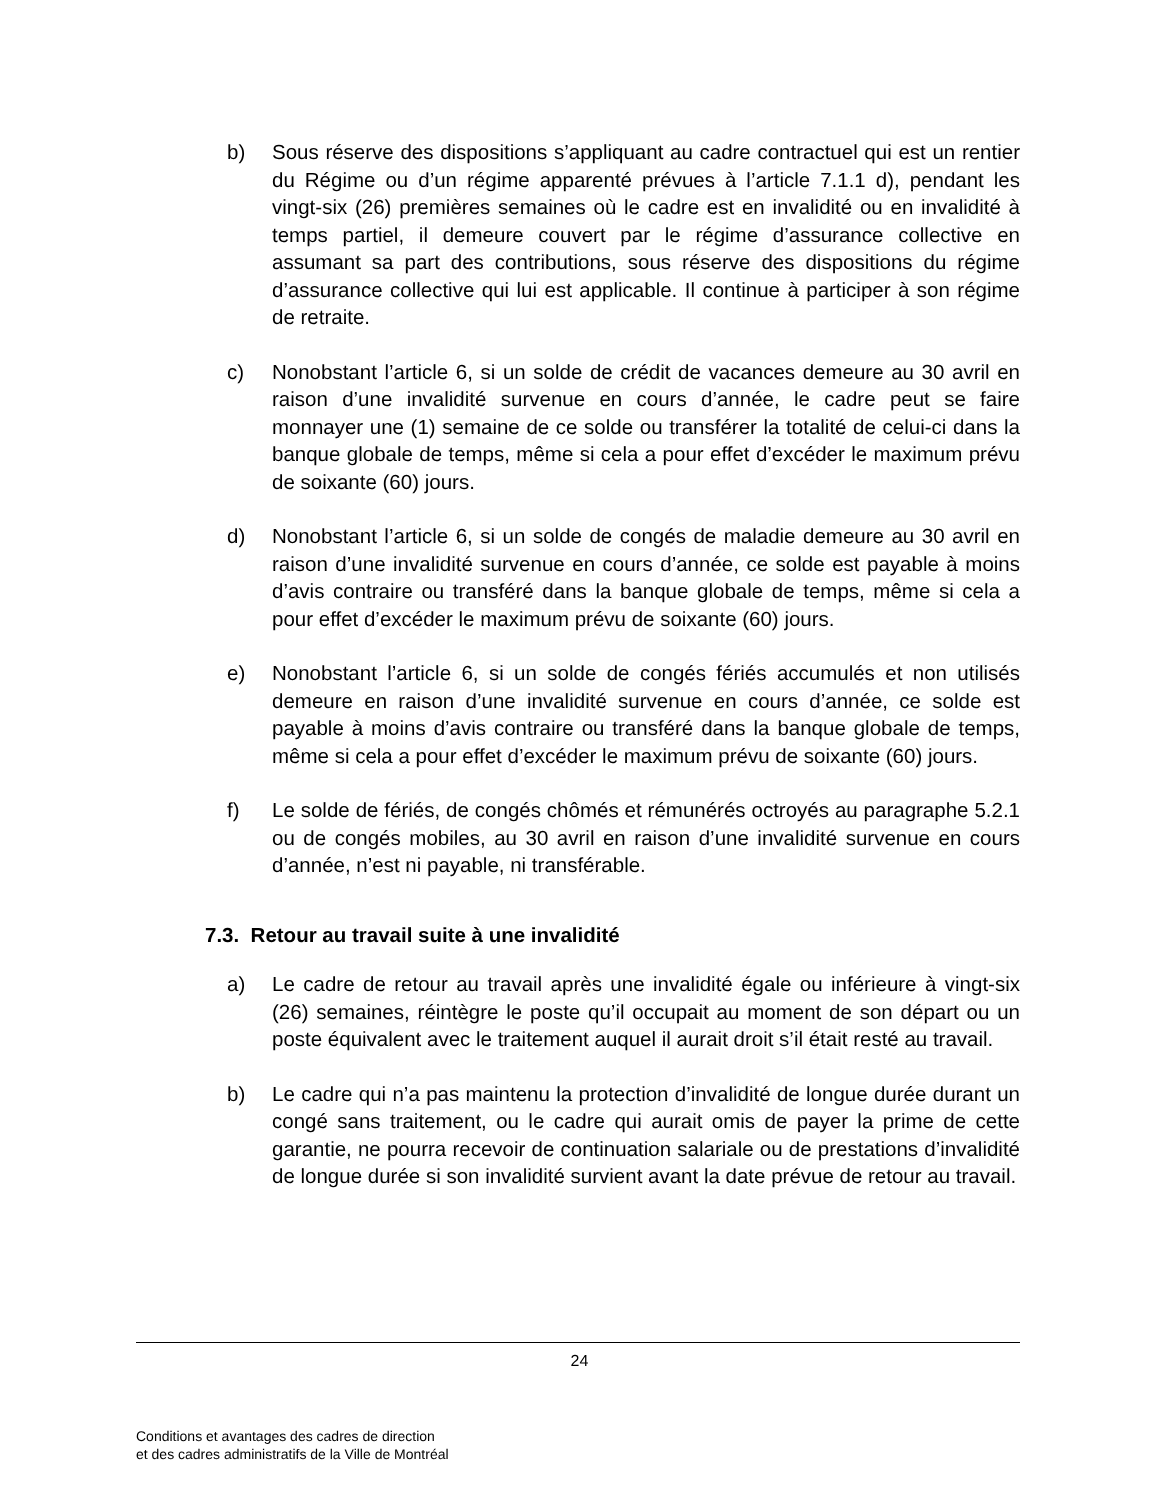b) Sous réserve des dispositions s’appliquant au cadre contractuel qui est un rentier du Régime ou d’un régime apparenté prévues à l’article 7.1.1 d), pendant les vingt-six (26) premières semaines où le cadre est en invalidité ou en invalidité à temps partiel, il demeure couvert par le régime d’assurance collective en assumant sa part des contributions, sous réserve des dispositions du régime d’assurance collective qui lui est applicable. Il continue à participer à son régime de retraite.
c) Nonobstant l’article 6, si un solde de crédit de vacances demeure au 30 avril en raison d’une invalidité survenue en cours d’année, le cadre peut se faire monnayer une (1) semaine de ce solde ou transférer la totalité de celui-ci dans la banque globale de temps, même si cela a pour effet d’excéder le maximum prévu de soixante (60) jours.
d) Nonobstant l’article 6, si un solde de congés de maladie demeure au 30 avril en raison d’une invalidité survenue en cours d’année, ce solde est payable à moins d’avis contraire ou transféré dans la banque globale de temps, même si cela a pour effet d’excéder le maximum prévu de soixante (60) jours.
e) Nonobstant l’article 6, si un solde de congés fériés accumulés et non utilisés demeure en raison d’une invalidité survenue en cours d’année, ce solde est payable à moins d’avis contraire ou transféré dans la banque globale de temps, même si cela a pour effet d’excéder le maximum prévu de soixante (60) jours.
f) Le solde de fériés, de congés chômés et rémunérés octroyés au paragraphe 5.2.1 ou de congés mobiles, au 30 avril en raison d’une invalidité survenue en cours d’année, n’est ni payable, ni transférable.
7.3. Retour au travail suite à une invalidité
a) Le cadre de retour au travail après une invalidité égale ou inférieure à vingt-six (26) semaines, réintègre le poste qu’il occupait au moment de son départ ou un poste équivalent avec le traitement auquel il aurait droit s’il était resté au travail.
b) Le cadre qui n’a pas maintenu la protection d’invalidité de longue durée durant un congé sans traitement, ou le cadre qui aurait omis de payer la prime de cette garantie, ne pourra recevoir de continuation salariale ou de prestations d’invalidité de longue durée si son invalidité survient avant la date prévue de retour au travail.
24
Conditions et avantages des cadres de direction
et des cadres administratifs de la Ville de Montréal